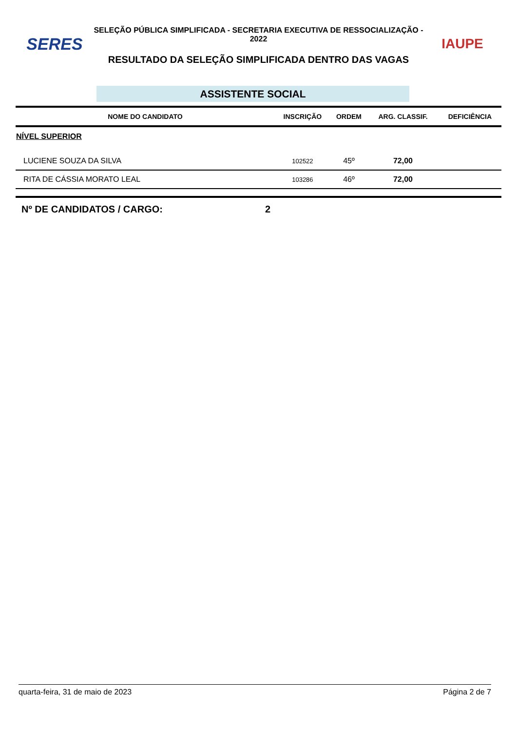SERES
SELEÇÃO PÚBLICA SIMPLIFICADA - SECRETARIA EXECUTIVA DE RESSOCIALIZAÇÃO - 2022
RESULTADO DA SELEÇÃO SIMPLIFICADA DENTRO DAS VAGAS
IAUPE
ASSISTENTE SOCIAL
| NOME DO CANDIDATO | INSCRIÇÃO | ORDEM | ARG. CLASSIF. | DEFICIÊNCIA |
| --- | --- | --- | --- | --- |
| NÍVEL SUPERIOR | | | | |
| LUCIENE SOUZA DA SILVA | 102522 | 45º | 72,00 | |
| RITA DE CÁSSIA MORATO LEAL | 103286 | 46º | 72,00 | |
Nº DE CANDIDATOS / CARGO: 2
quarta-feira, 31 de maio de 2023 Página 2 de 7